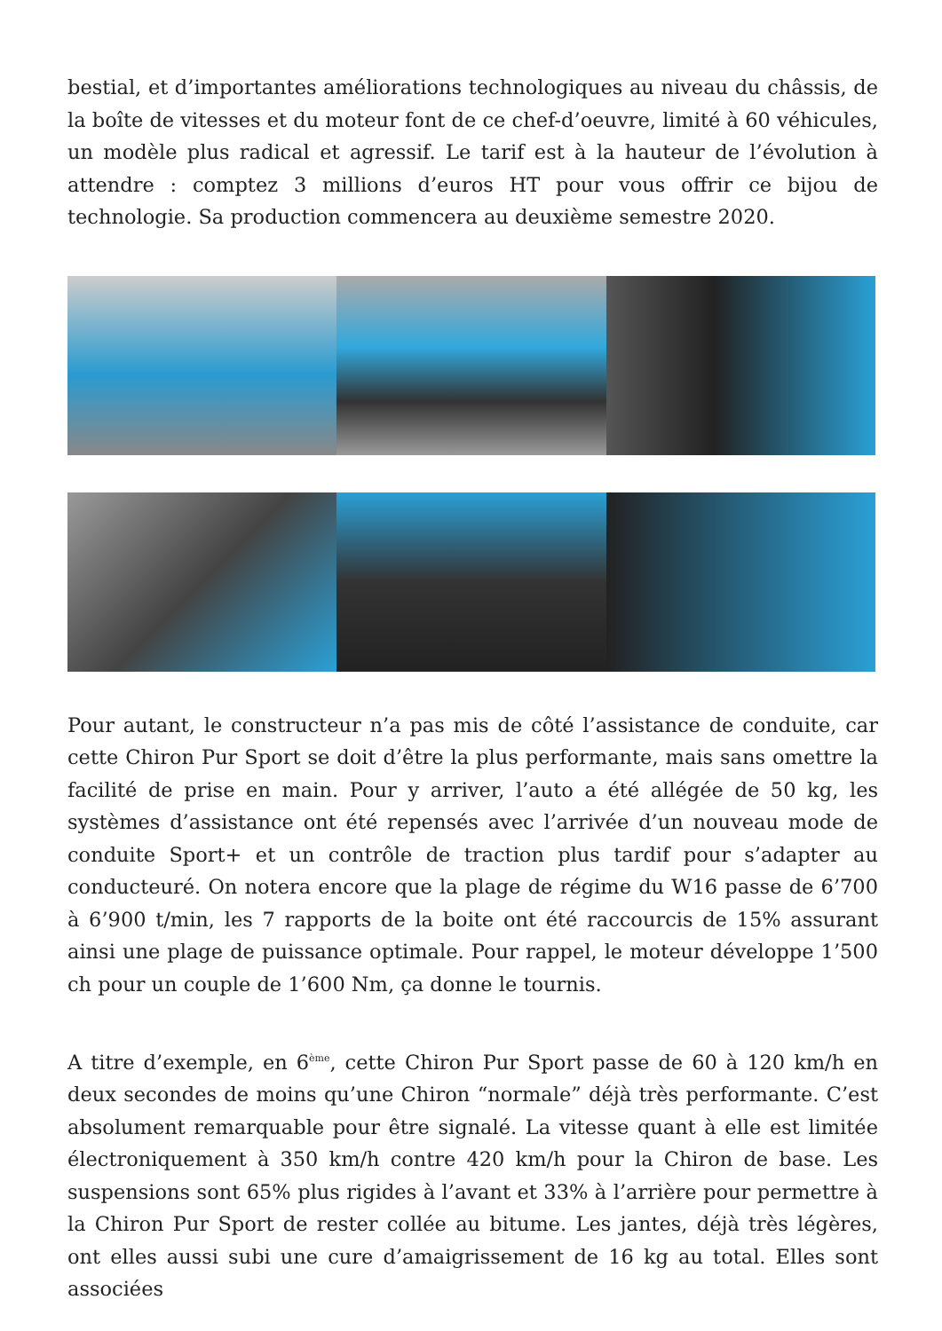bestial, et d’importantes améliorations technologiques au niveau du châssis, de la boîte de vitesses et du moteur font de ce chef-d’oeuvre, limité à 60 véhicules, un modèle plus radical et agressif. Le tarif est à la hauteur de l’évolution à attendre : comptez 3 millions d’euros HT pour vous offrir ce bijou de technologie. Sa production commencera au deuxième semestre 2020.
Pour autant, le constructeur n’a pas mis de côté l’assistance de conduite, car cette Chiron Pur Sport se doit d’être la plus performante, mais sans omettre la facilité de prise en main. Pour y arriver, l’auto a été allégée de 50 kg, les systèmes d’assistance ont été repensés avec l’arrivée d’un nouveau mode de conduite Sport+ et un contrôle de traction plus tardif pour s’adapter au conducteuré. On notera encore que la plage de régime du W16 passe de 6’700 à 6’900 t/min, les 7 rapports de la boite ont été raccourcis de 15% assurant ainsi une plage de puissance optimale. Pour rappel, le moteur développe 1’500 ch pour un couple de 1’600 Nm, ça donne le tournis.
A titre d’exemple, en 6<sup>ème</sup>, cette Chiron Pur Sport passe de 60 à 120 km/h en deux secondes de moins qu’une Chiron “normale” déjà très performante. C’est absolument remarquable pour être signalé. La vitesse quant à elle est limitée électroniquement à 350 km/h contre 420 km/h pour la Chiron de base. Les suspensions sont 65% plus rigides à l’avant et 33% à l’arrière pour permettre à la Chiron Pur Sport de rester collée au bitume. Les jantes, déjà très légères, ont elles aussi subi une cure d’amaigrissement de 16 kg au total. Elles sont associées